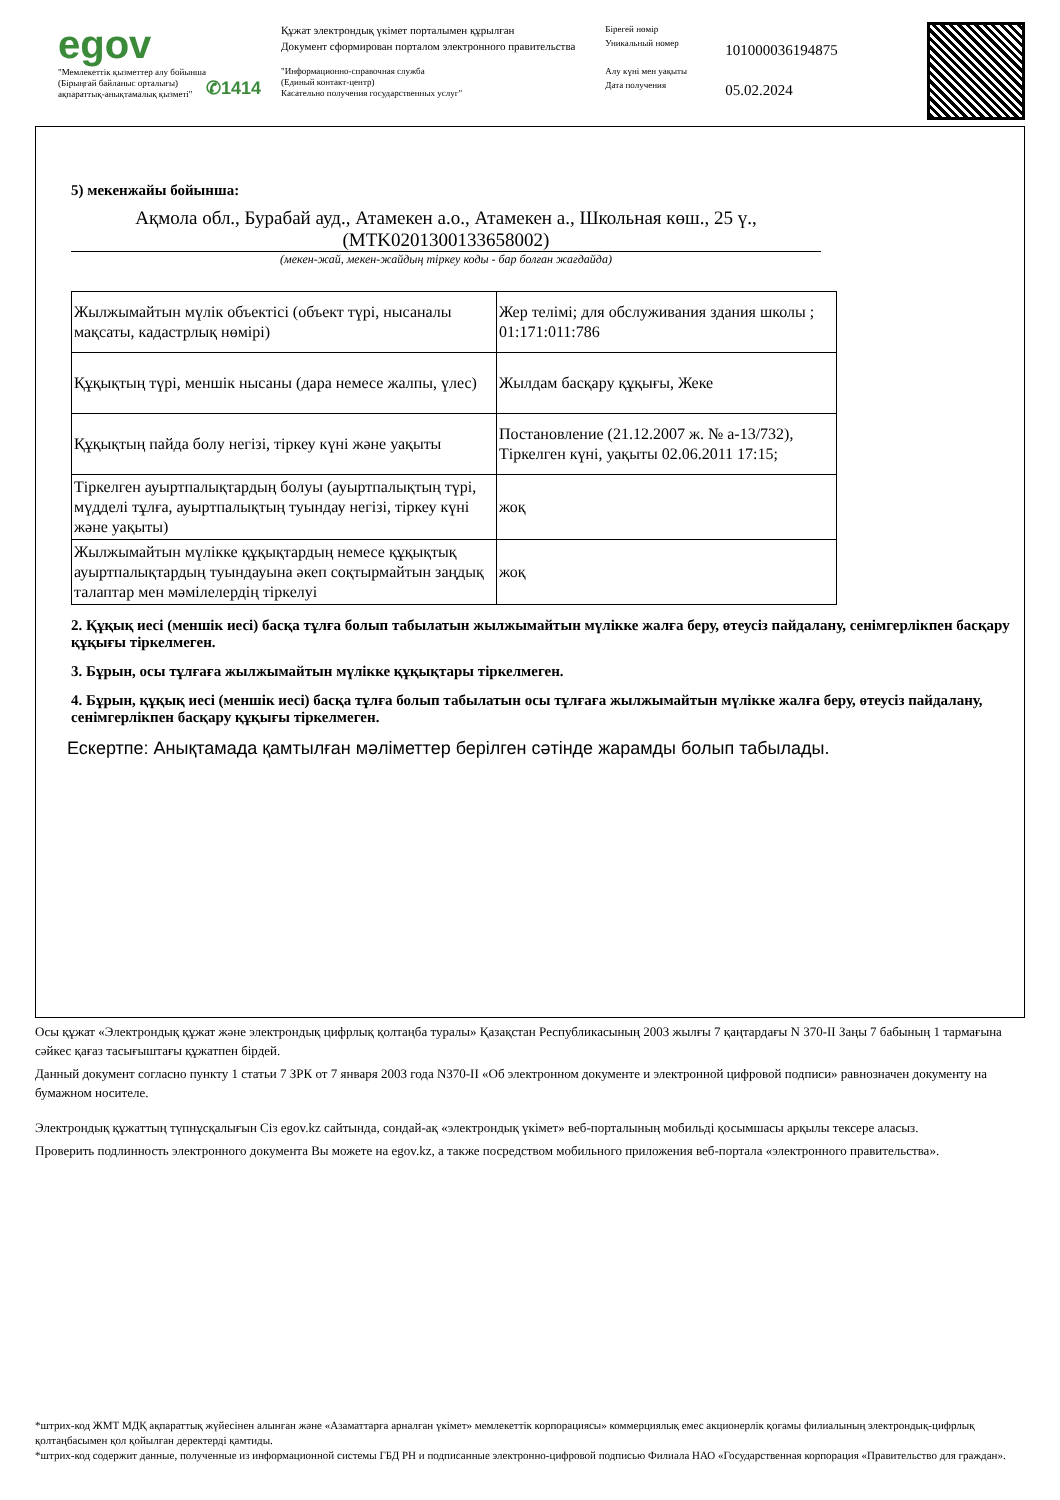egov
"Мемлекеттік қызметтер алу бойынша
(Бірыңғай байланыс орталығы)
ақпараттық-анықтамалық қызметі"
✆1414
Құжат электрондық үкімет порталымен құрылған
Документ сформирован порталом электронного правительства
"Информационно-справочная служба
(Единый контакт-центр)
Касательно получения государственных услуг"
Бірегей нөмір
Уникальный номер
Алу күні мен уақыты
Дата получения
101000036194875
05.02.2024
5) мекенжайы бойынша:
Ақмола обл., Бурабай ауд., Атамекен а.о., Атамекен а., Школьная көш., 25 ү.,
(MTK0201300133658002)
(мекен-жай, мекен-жайдың тіркеу коды - бар болған жағдайда)
| Жылжымайтын мүлік объектісі (объект түрі, нысаналы мақсаты, кадастрлық нөмірі) | Жер телімі; для обслуживания здания школы ; 01:171:011:786 |
| Құқықтың түрі, меншік нысаны (дара немесе жалпы, үлес) | Жылдам басқару құқығы, Жеке |
| Құқықтың пайда болу негізі, тіркеу күні және уақыты | Постановление (21.12.2007 ж. № а-13/732), Тіркелген күні, уақыты 02.06.2011 17:15; |
| Тіркелген ауыртпалықтардың болуы (ауыртпалықтың түрі, мүдделі тұлға, ауыртпалықтың туындау негізі, тіркеу күні және уақыты) | жоқ |
| Жылжымайтын мүлікке құқықтардың немесе құқықтық ауыртпалықтардың туындауына әкеп соқтырмайтын заңдық талаптар мен мәмілелердің тіркелуі | жоқ |
2. Құқық иесі (меншік иесі) басқа тұлға болып табылатын жылжымайтын мүлікке жалға беру, өтеусіз пайдалану, сенімгерлікпен басқару құқығы тіркелмеген.
3. Бұрын, осы тұлғаға жылжымайтын мүлікке құқықтары тіркелмеген.
4. Бұрын, құқық иесі (меншік иесі) басқа тұлға болып табылатын осы тұлғаға жылжымайтын мүлікке жалға беру, өтеусіз пайдалану, сенімгерлікпен басқару құқығы тіркелмеген.
Ескертпе: Анықтамада қамтылған мәліметтер берілген сәтінде жарамды болып табылады.
Осы құжат «Электрондық құжат және электрондық цифрлық қолтаңба туралы» Қазақстан Республикасының 2003 жылғы 7 қаңтардағы N 370-II Заңы 7 бабының 1 тармағына сәйкес қағаз тасығыштағы құжатпен бірдей.
Данный документ согласно пункту 1 статьи 7 ЗРК от 7 января 2003 года N370-II «Об электронном документе и электронной цифровой подписи» равнозначен документу на бумажном носителе.
Электрондық құжаттың түпнұсқалығын Сіз egov.kz сайтында, сондай-ақ «электрондық үкімет» веб-порталының мобильді қосымшасы арқылы тексере аласыз.
Проверить подлинность электронного документа Вы можете на egov.kz, а также посредством мобильного приложения веб-портала «электронного правительства».
*штрих-код ЖМТ МДҚ ақпараттық жүйесінен алынған және «Азаматтарға арналған үкімет» мемлекеттік корпорациясы» коммерциялық емес акционерлік қоғамы филиалының электрондық-цифрлық қолтаңбасымен қол қойылған деректерді қамтиды.
*штрих-код содержит данные, полученные из информационной системы ГБД РН и подписанные электронно-цифровой подписью Филиала НАО «Государственная корпорация «Правительство для граждан».